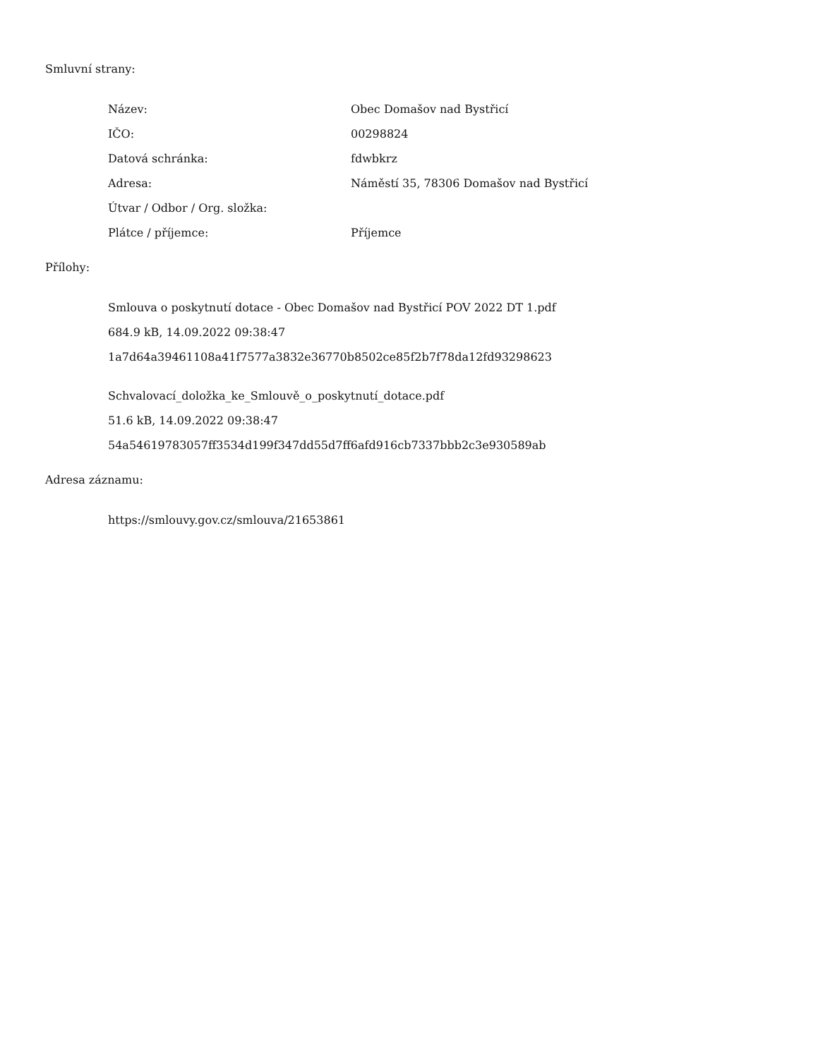Smluvní strany:
| Název: | Obec Domašov nad Bystřicí |
| IČO: | 00298824 |
| Datová schránka: | fdwbkrz |
| Adresa: | Náměstí 35, 78306 Domašov nad Bystřicí |
| Útvar / Odbor / Org. složka: | |
| Plátce / příjemce: | Příjemce |
Přílohy:
Smlouva o poskytnutí dotace - Obec Domašov nad Bystřicí POV 2022 DT 1.pdf
684.9 kB, 14.09.2022 09:38:47
1a7d64a39461108a41f7577a3832e36770b8502ce85f2b7f78da12fd93298623
Schvalovací_doložka_ke_Smlouvě_o_poskytnutí_dotace.pdf
51.6 kB, 14.09.2022 09:38:47
54a54619783057ff3534d199f347dd55d7ff6afd916cb7337bbb2c3e930589ab
Adresa záznamu:
https://smlouvy.gov.cz/smlouva/21653861